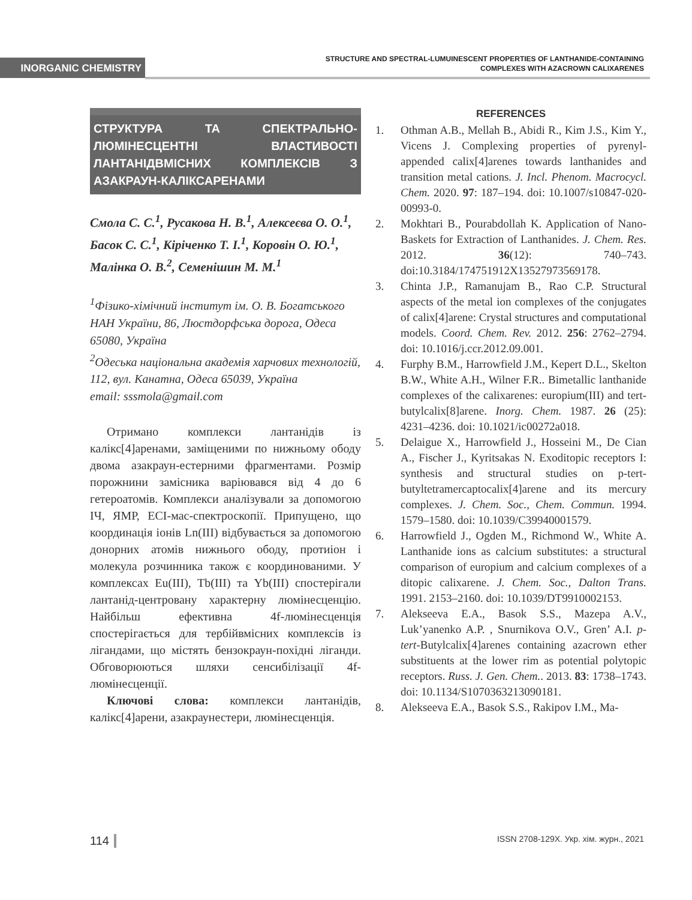INORGANIC CHEMISTRY
STRUCTURE AND SPECTRAL-LUMUINESCENT PROPERTIES OF LANTHANIDE-CONTAINING
COMPLEXES WITH AZACROWN CALIXARENES
СТРУКТУРА ТА СПЕКТРАЛЬНО-ЛЮМІНЕСЦЕНТНІ ВЛАСТИВОСТІ ЛАНТАНІДВМІСНИХ КОМПЛЕКСІВ З АЗАКРАУН-КАЛІКСАРЕНАМИ
Смола С. С.<sup>1</sup>, Русакова Н. В.<sup>1</sup>, Алексеєва О. О.<sup>1</sup>, Басок С. С.<sup>1</sup>, Кіріченко Т. І.<sup>1</sup>, Коровін О. Ю.<sup>1</sup>, Малінка О. В.<sup>2</sup>, Семенішин М. М.<sup>1</sup>
<sup>1</sup> Фізико-хімічний інститут ім. О. В. Богатського НАН України, 86, Люстдорфська дорога, Одеса 65080, Україна
<sup>2</sup> Одеська національна академія харчових технологій, 112, вул. Канатна, Одеса 65039, Україна
email: sssmola@gmail.com
Отримано комплекси лантанідів із калікс[4]аренами, заміщеними по нижньому ободу двома азакраун-естерними фрагментами. Розмір порожнини замісника варіювався від 4 до 6 гетероатомів. Комплекси аналізували за допомогою ІЧ, ЯМР, ЕСІ-мас-спектроскопії. Припущено, що координація іонів Ln(III) відбувається за допомогою донорних атомів нижнього ободу, протиіон і молекула розчинника також є координованими. У комплексах Eu(III), Tb(III) та Yb(III) спостерігали лантанід-центровану характерну люмінесценцію. Найбільш ефективна 4f-люмінесценція спостерігається для тербійвмісних комплексів із лігандами, що містять бензокраун-похідні ліганди. Обговорюються шляхи сенсибілізації 4f-люмінесценції.
Ключові слова: комплекси лантанідів, калікс[4]арени, азакраунестери, люмінесценція.
REFERENCES
1. Othman A.B., Mellah B., Abidi R., Kim J.S., Kim Y., Vicens J. Complexing properties of pyrenyl-appended calix[4]arenes towards lanthanides and transition metal cations. J. Incl. Phenom. Macrocycl. Chem. 2020. 97: 187–194. doi: 10.1007/s10847-020-00993-0.
2. Mokhtari B., Pourabdollah K. Application of Nano-Baskets for Extraction of Lanthanides. J. Chem. Res. 2012. 36(12): 740–743. doi:10.3184/174751912X13527973569178.
3. Chinta J.P., Ramanujam B., Rao C.P. Structural aspects of the metal ion complexes of the conjugates of calix[4]arene: Crystal structures and computational models. Coord. Chem. Rev. 2012. 256: 2762–2794. doi: 10.1016/j.ccr.2012.09.001.
4. Furphy B.M., Harrowfield J.M., Kepert D.L., Skelton B.W., White A.H., Wilner F.R.. Bimetallic lanthanide complexes of the calixarenes: europium(III) and tert-butylcalix[8]arene. Inorg. Chem. 1987. 26 (25): 4231–4236. doi: 10.1021/ic00272a018.
5. Delaigue X., Harrowfield J., Hosseini M., De Cian A., Fischer J., Kyritsakas N. Exoditopic receptors I: synthesis and structural studies on p-tert-butyltetramercaptocalix[4]arene and its mercury complexes. J. Chem. Soc., Chem. Commun. 1994. 1579–1580. doi: 10.1039/C39940001579.
6. Harrowfield J., Ogden M., Richmond W., White A. Lanthanide ions as calcium substitutes: a structural comparison of europium and calcium complexes of a ditopic calixarene. J. Chem. Soc., Dalton Trans. 1991. 2153–2160. doi: 10.1039/DT9910002153.
7. Alekseeva E.A., Basok S.S., Mazepa A.V., Luk’yanenko A.P. , Snurnikova O.V., Gren’ A.I. p-tert-Butylcalix[4]arenes containing azacrown ether substituents at the lower rim as potential polytopic receptors. Russ. J. Gen. Chem.. 2013. 83: 1738–1743. doi: 10.1134/S1070363213090181.
8. Alekseeva E.A., Basok S.S., Rakipov I.M., Ma-
114 ISSN 2708-129X. Укр. хім. журн., 2021